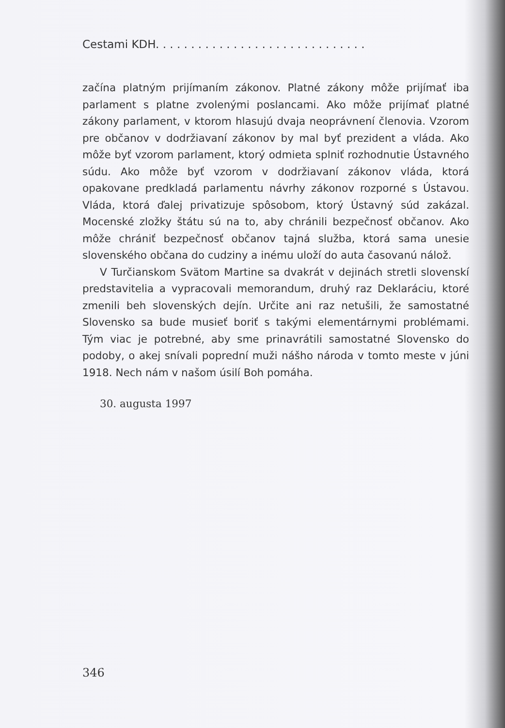Cestami KDH. . . . . . . . . . . . . . . . . . . . . . . . . . . . . .
začína platným prijímaním zákonov. Platné zákony môže prijímať iba parlament s platne zvolenými poslancami. Ako môže prijímať platné zákony parlament, v ktorom hlasujú dvaja neoprávnení členovia. Vzorom pre občanov v dodržiavaní zákonov by mal byť prezident a vláda. Ako môže byť vzorom parlament, ktorý odmieta splniť rozhodnutie Ústavného súdu. Ako môže byť vzorom v dodržiavaní zákonov vláda, ktorá opakovane predkladá parlamentu návrhy zákonov rozporné s Ústavou. Vláda, ktorá ďalej privatizuje spôsobom, ktorý Ústavný súd zakázal. Mocenské zložky štátu sú na to, aby chránili bezpečnosť občanov. Ako môže chrániť bezpečnosť občanov tajná služba, ktorá sama unesie slovenského občana do cudziny a inému uloží do auta časovanú nálož.
V Turčianskom Svätom Martine sa dvakrát v dejinách stretli slovenskí predstavitelia a vypracovali memorandum, druhý raz Deklaráciu, ktoré zmenili beh slovenských dejín. Určite ani raz netušili, že samostatné Slovensko sa bude musieť boriť s takými elementárnymi problémami. Tým viac je potrebné, aby sme prinavrátili samostatné Slovensko do podoby, o akej snívali poprední muži nášho národa v tomto meste v júni 1918. Nech nám v našom úsilí Boh pomáha.
30. augusta 1997
346